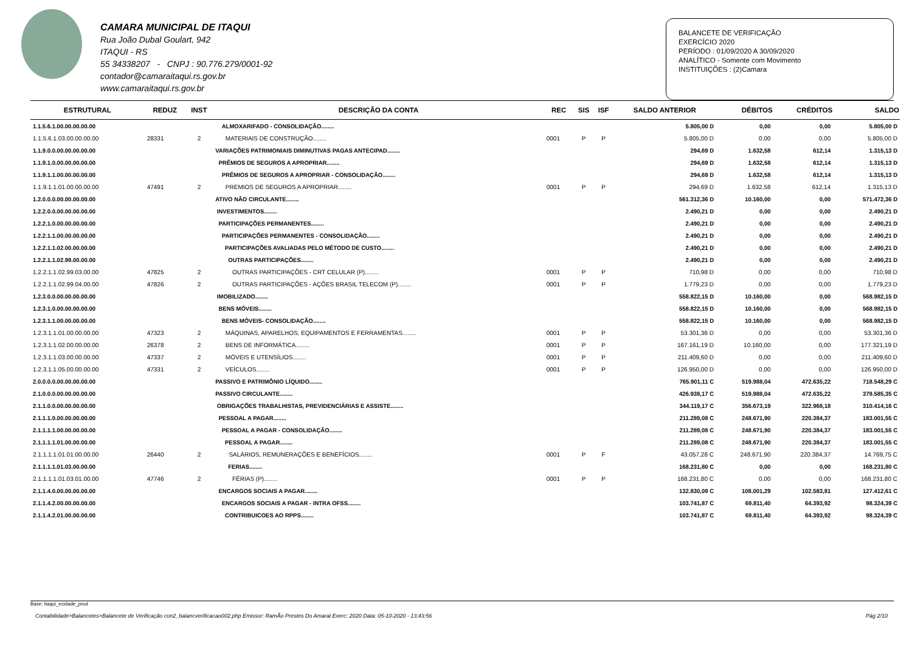CAMARA MUNICIPAL DE ITAQUI
Rua João Dubal Goulart, 942
ITAQUI - RS
55 34338207 - CNPJ : 90.776.279/0001-92
contador@camaraitaqui.rs.gov.br
www.camaraitaqui.rs.gov.br
BALANCETE DE VERIFICAÇÃO
EXERCÍCIO 2020
PERÍODO : 01/09/2020 A 30/09/2020
ANALÍTICO - Somente com Movimento
INSTITUIÇÕES : (2)Camara
| ESTRUTURAL | REDUZ | INST | DESCRIÇÃO DA CONTA | REC | SIS | ISF | SALDO ANTERIOR | DÉBITOS | CRÉDITOS | SALDO |
| --- | --- | --- | --- | --- | --- | --- | --- | --- | --- | --- |
| 1.1.5.6.1.00.00.00.00.00 | | | ALMOXARIFADO - CONSOLIDAÇÃO........ | | | | 5.805,00 D | 0,00 | 0,00 | 5.805,00 D |
| 1.1.5.6.1.03.00.00.00.00 | 28331 | 2 | MATERIAIS DE CONSTRUÇÃO........ | 0001 | P | P | 5.805,00 D | 0,00 | 0,00 | 5.805,00 D |
| 1.1.9.0.0.00.00.00.00.00 | | | VARIAÇÕES PATRIMONIAIS DIMINUTIVAS PAGAS ANTECIPAD........ | | | | 294,69 D | 1.632,58 | 612,14 | 1.315,13 D |
| 1.1.9.1.0.00.00.00.00.00 | | | PRÊMIOS DE SEGUROS A APROPRIAR........ | | | | 294,69 D | 1.632,58 | 612,14 | 1.315,13 D |
| 1.1.9.1.1.00.00.00.00.00 | | | PRÊMIOS DE SEGUROS A APROPRIAR - CONSOLIDAÇÃO........ | | | | 294,69 D | 1.632,58 | 612,14 | 1.315,13 D |
| 1.1.9.1.1.01.00.00.00.00 | 47491 | 2 | PREMIOS DE SEGUROS A APROPRIAR........ | 0001 | P | P | 294,69 D | 1.632,58 | 612,14 | 1.315,13 D |
| 1.2.0.0.0.00.00.00.00.00 | | | ATIVO NÃO CIRCULANTE........ | | | | 561.312,36 D | 10.160,00 | 0,00 | 571.472,36 D |
| 1.2.2.0.0.00.00.00.00.00 | | | INVESTIMENTOS........ | | | | 2.490,21 D | 0,00 | 0,00 | 2.490,21 D |
| 1.2.2.1.0.00.00.00.00.00 | | | PARTICIPAÇÕES PERMANENTES........ | | | | 2.490,21 D | 0,00 | 0,00 | 2.490,21 D |
| 1.2.2.1.1.00.00.00.00.00 | | | PARTICIPAÇÕES PERMANENTES - CONSOLIDAÇÃO........ | | | | 2.490,21 D | 0,00 | 0,00 | 2.490,21 D |
| 1.2.2.1.1.02.00.00.00.00 | | | PARTICIPAÇÕES AVALIADAS PELO MÉTODO DE CUSTO........ | | | | 2.490,21 D | 0,00 | 0,00 | 2.490,21 D |
| 1.2.2.1.1.02.99.00.00.00 | | | OUTRAS PARTICIPAÇÕES........ | | | | 2.490,21 D | 0,00 | 0,00 | 2.490,21 D |
| 1.2.2.1.1.02.99.03.00.00 | 47825 | 2 | OUTRAS PARTICIPAÇÕES - CRT CELULAR (P)........ | 0001 | P | P | 710,98 D | 0,00 | 0,00 | 710,98 D |
| 1.2.2.1.1.02.99.04.00.00 | 47826 | 2 | OUTRAS PARTICIPAÇÕES - AÇÕES BRASIL TELECOM (P)........ | 0001 | P | P | 1.779,23 D | 0,00 | 0,00 | 1.779,23 D |
| 1.2.3.0.0.00.00.00.00.00 | | | IMOBILIZADO........ | | | | 558.822,15 D | 10.160,00 | 0,00 | 568.982,15 D |
| 1.2.3.1.0.00.00.00.00.00 | | | BENS MÓVEIS........ | | | | 558.822,15 D | 10.160,00 | 0,00 | 568.982,15 D |
| 1.2.3.1.1.00.00.00.00.00 | | | BENS MÓVEIS- CONSOLIDAÇÃO........ | | | | 558.822,15 D | 10.160,00 | 0,00 | 568.982,15 D |
| 1.2.3.1.1.01.00.00.00.00 | 47323 | 2 | MÁQUINAS, APARELHOS, EQUIPAMENTOS E FERRAMENTAS........ | 0001 | P | P | 53.301,36 D | 0,00 | 0,00 | 53.301,36 D |
| 1.2.3.1.1.02.00.00.00.00 | 26378 | 2 | BENS DE INFORMÁTICA........ | 0001 | P | P | 167.161,19 D | 10.160,00 | 0,00 | 177.321,19 D |
| 1.2.3.1.1.03.00.00.00.00 | 47337 | 2 | MÓVEIS E UTENSÍLIOS........ | 0001 | P | P | 211.409,60 D | 0,00 | 0,00 | 211.409,60 D |
| 1.2.3.1.1.05.00.00.00.00 | 47331 | 2 | VEÍCULOS........ | 0001 | P | P | 126.950,00 D | 0,00 | 0,00 | 126.950,00 D |
| 2.0.0.0.0.00.00.00.00.00 | | | PASSIVO E PATRIMÔNIO LÍQUIDO........ | | | | 765.901,11 C | 519.988,04 | 472.635,22 | 718.548,29 C |
| 2.1.0.0.0.00.00.00.00.00 | | | PASSIVO CIRCULANTE........ | | | | 426.938,17 C | 519.988,04 | 472.635,22 | 379.585,35 C |
| 2.1.1.0.0.00.00.00.00.00 | | | OBRIGAÇÕES TRABALHISTAS, PREVIDENCIÁRIAS E ASSISTE........ | | | | 344.119,17 C | 356.673,19 | 322.968,18 | 310.414,16 C |
| 2.1.1.1.0.00.00.00.00.00 | | | PESSOAL A PAGAR........ | | | | 211.289,08 C | 248.671,90 | 220.384,37 | 183.001,55 C |
| 2.1.1.1.1.00.00.00.00.00 | | | PESSOAL A PAGAR - CONSOLIDAÇÃO........ | | | | 211.289,08 C | 248.671,90 | 220.384,37 | 183.001,55 C |
| 2.1.1.1.1.01.00.00.00.00 | | | PESSOAL A PAGAR........ | | | | 211.289,08 C | 248.671,90 | 220.384,37 | 183.001,55 C |
| 2.1.1.1.1.01.01.00.00.00 | 26440 | 2 | SALÁRIOS, REMUNERAÇÕES E BENEFÍCIOS........ | 0001 | P | F | 43.057,28 C | 248.671,90 | 220.384,37 | 14.769,75 C |
| 2.1.1.1.1.01.03.00.00.00 | | | FERIAS........ | | | | 168.231,80 C | 0,00 | 0,00 | 168.231,80 C |
| 2.1.1.1.1.01.03.01.00.00 | 47746 | 2 | FÉRIAS (P)........ | 0001 | P | P | 168.231,80 C | 0,00 | 0,00 | 168.231,80 C |
| 2.1.1.4.0.00.00.00.00.00 | | | ENCARGOS SOCIAIS A PAGAR........ | | | | 132.830,09 C | 108.001,29 | 102.583,81 | 127.412,61 C |
| 2.1.1.4.2.00.00.00.00.00 | | | ENCARGOS SOCIAIS A PAGAR - INTRA OFSS........ | | | | 103.741,87 C | 69.811,40 | 64.393,92 | 98.324,39 C |
| 2.1.1.4.2.01.00.00.00.00 | | | CONTRIBUICOES AO RPPS........ | | | | 103.741,87 C | 69.811,40 | 64.393,92 | 98.324,39 C |
Base: itaqui_ecidade_prod
Contabilidade>Balancetes>Balancete de Verificação con2_balancverificacao002.php Emissor: RamÃo Prestes Do Amaral Exerc: 2020 Data: 05-10-2020 - 13:43:56 Pág 2/10